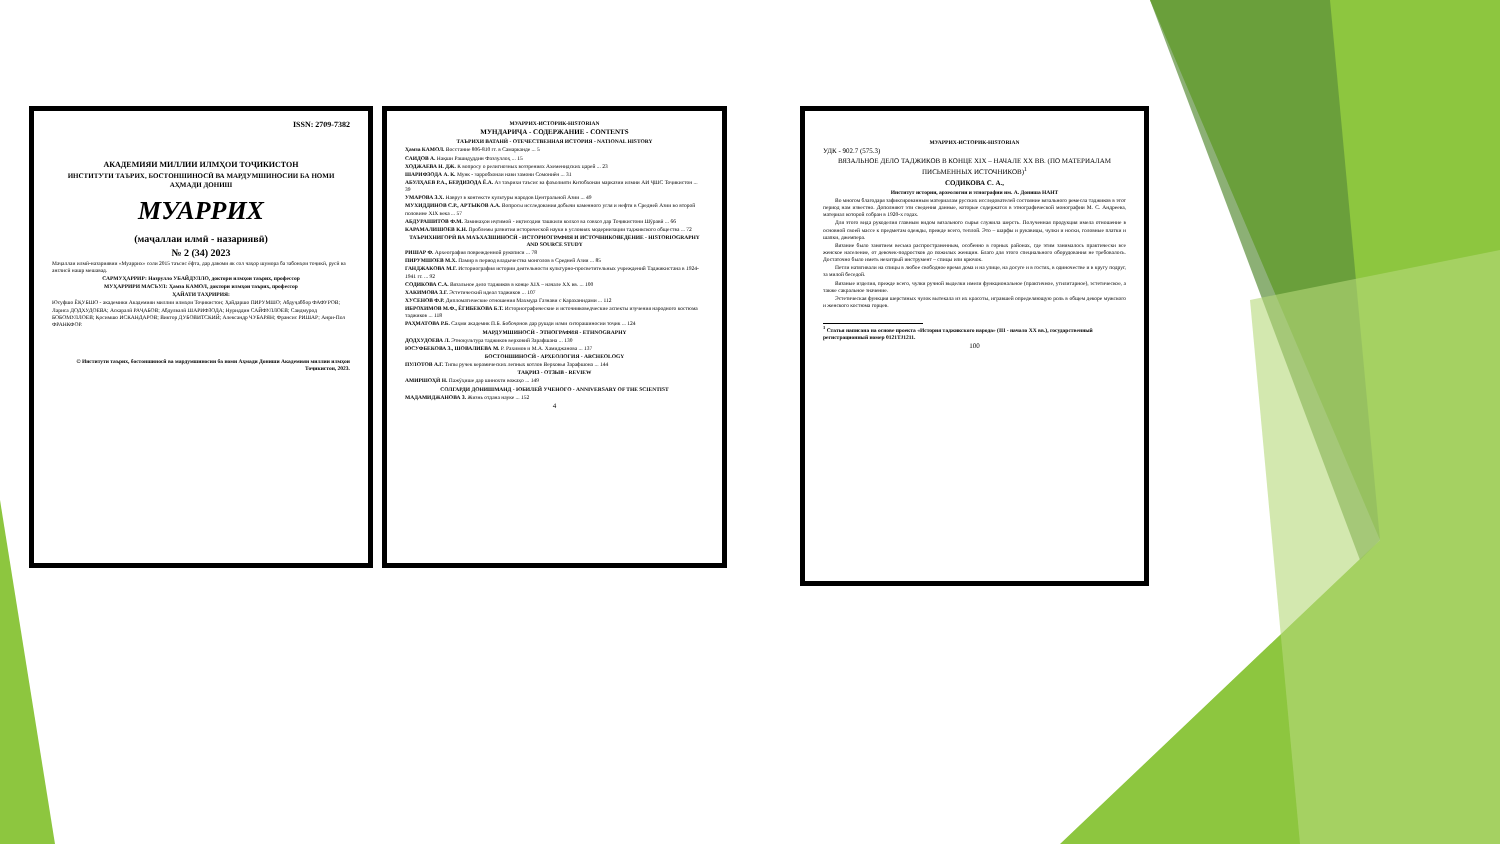ISSN: 2709-7382
АКАДЕМИЯИ МИЛЛИИ ИЛМҲОИ ТОҶИКИСТОН
ИНСТИТУТИ ТАЪРИХ, БОСТОНШИНОСӢ ВА МАРДУМШИНОСИИ БА НОМИ АҲМАДИ ДОНИШ
МУАРРИХ
(маҷаллаи илмӣ - назариявӣ)
№ 2 (34) 2023
Маҷаллаи илмӣ-назариявии «Муаррих» соли 2015 таъсис ёфта, дар давоми як сол чаҳор шумора ба забонҳои тоҷикӣ, русӣ ва англисӣ нашр мешавад.
САРМУҲАРРИР: Назрулло УБАЙДУЛЛО, доктори илмҳои таърих, профессор
МУҲАРРИРИ МАСЪУЛ: Ҳамза КАМОЛ, доктори илмҳои таърих, профессор
ҲАЙАТИ ТАҲРИРИЯ:
Юсуфшо ЁҚУБШО - академики Академияи миллии илмҳои Тоҷикистон; Ҳайдаршо ПИРУМШО; Абдуҷаббор ФАФУРОВ; Лариса ДОДХУДОЕВА; Аскаралӣ РАҶАБОВ; Абдулвалӣ ШАРИФЗОДА; Нуриддин САЙФУЛЛОЕВ; Саидмурод БОБОМУЛЛОЕВ; Қосимшо ИСКАНДАРОВ; Виктор ДУБОВИТСКИЙ; Александр ЧУБАРЯН; Франсис РИШАР; Анри-Пол ФРАНКФОР.
© Институти таърих, бостоншиносӣ ва мардумшиносии ба номи Аҳмади Дониши Академияи миллии илмҳои Тоҷикистон, 2023.
МУАРРИХ-ИСТОРИК-HISTORIAN
МУНДАРИҶА - СОДЕРЖАНИЕ - CONTENTS
ТАЪРИХИ ВАТАНӢ - ОТЕЧЕСТВЕННАЯ ИСТОРИЯ - NATIONAL HISTORY
Ҳамза КАМОЛ. Восстание 806-810 гг. в Самарканде ... 5
САИДОВ А. Нақши Рашидуддин Фазлуллоҳ ... 15
ХОДЖАЕВА Н. ДЖ. К вопросу о религиозных воззрениях Ахеменидских царей ... 23
ШАРИФЗОДА А. К. Мунк - зарробхонаи нави замони Сомониён ... 31
АБУЛҲАЕВ Р.А., БЕРДИЗОДА Ё.А. Аз таърихи таъсис ва фаъолияти Китобхонаи марказии илмии АИ ҶШС Тоҷикистон ... 39
УМАРОВА З.Х. Навруз в контексте культуры народов Центральной Азии ... 49
МУХИДДИНОВ С.Р., АРТЫКОВ А.А. Вопросы исследования добычи каменного угля и нефти в Средней Азии во второй половине XIX века ... 57
АБДУРАШИТОВ Ф.М. Заминаҳои иҷтимоӣ - иқтисодии ташкили колхоз ва совхоз дар Тоҷикистони Шӯравӣ ... 66
КАРАМАЛИШОЕВ К.Н. Проблемы развития исторической науки в условиях модернизации таджикского общества ... 72
ТАЪРИХНИГОРӢ ВА МАЪХАЗШИНОСӢ - ИСТОРИОГРАФИЯ И ИСТОЧНИКОВЕДЕНИЕ - HISTORIOGRAPHY AND SOURCE STUDY
РИШАР Ф. Археография поврежденной рукописи ... 78
ПИРУМШОЕВ М.Х. Памир в период владычества монголов в Средней Азии ... 85
ГАНДЖАКОВА М.Г. Историография истории деятельности культурно-просветительных учреждений Таджикистана в 1924-1941 гг. ... 92
СОДИКОВА С.А. Вязальное дело таджиков в конце XIX – начале XX вв. ... 100
ХАКИМОВА З.Г. Эстетический идеал таджиков ... 107
ХУСЕНОВ Ф.Р. Дипломатические отношения Махмуда Газнави с Караханидами ... 112
ИБРОХИМОВ М.Ф., ЁГИБЕКОВА Б.Т. Историографические и источниковедческие аспекты изучения народного костюма таджиков ... 118
РАҲМАТОВА Р.Б. Саҳми академик П.Б. Бобоҷонов дар рушди илми ситорашиносии тоҷик ... 124
МАРДУМШИНОСӢ - ЭТНОГРАФИЯ - ETHNOGRAPHY
ДОДХУДОЕВА Л. Этнокультура таджиков верховий Зарафшана ... 130
ЮСУФБЕКОВА З., ШОВАЛИЕВА М. Р. Рахимов и М.А. Хамиджанова ... 137
БОСТОНШИНОСӢ - АРХЕОЛОГИЯ - ARCHEOLOGY
ПУЛОТОВ А.Г. Типы ручек керамических лепных котлов Верховья Зарафшона ... 144
ТАҚРИЗ - ОТЗЫВ - REVIEW
АМИРШОҲӢ Н. Пажӯҳише дар шинохти вожаҳо ... 149
СОЛГАРДИ ДОНИШМАНД - ЮБИЛЕЙ УЧЕНОГО - ANNIVERSARY OF THE SCIENTIST
МАДАМИДЖАНОВА З. Жизнь отдана науке ... 152
4
МУАРРИХ-ИСТОРИК-HISTORIAN
УДК - 902.7 (575.3)
ВЯЗАЛЬНОЕ ДЕЛО ТАДЖИКОВ В КОНЦЕ XIX – НАЧАЛЕ XX ВВ. (ПО МАТЕРИАЛАМ ПИСЬМЕННЫХ ИСТОЧНИКОВ)<sup>1</sup>
СОДИКОВА С. А.,
Институт истории, археологии и этнографии им. А. Дониша НАНТ
Во многом благодаря зафиксированным материалам русских исследователей состояние вязального ремесла таджиков в этот период нам известно. Дополняют эти сведения данные, которые содержатся в этнографической монографии М. С. Андреева, материал которой собран в 1920-х годах.
Для этого вида рукоделия главным видом вязального сырья служила шерсть. Полученная продукция имела отношение в основной своей массе к предметам одежды, прежде всего, теплой. Это – шарфы и рукавицы, чулки и носки, головные платки и шапки, джемпера.
Вязание было занятием весьма распространенным, особенно в горных районах, где этим занималось практически все женское население, от девочек-подростков до пожилых женщин. Благо для этого специального оборудования не требовалось. Достаточно было иметь нехитрый инструмент – спицы или крючок.
Петли натягивали на спицы в любое свободное время дома и на улице, на досуге и в гостях, в одиночестве и в кругу подруг, за милой беседой.
Вязаные изделия, прежде всего, чулки ручной выделки имели функциональное (практичное, утилитарное), эстетическое, а также сакральное значение.
Эстетическая функция шерстяных чулок вытекала из их красоты, игравшей определяющую роль в общем декоре мужского и женского костюма горцев.
<sup>1</sup> Статья написана на основе проекта «История таджикского народа» (III - начало XX вв.), государственный регистрационный номер 0121TJ1211.
100